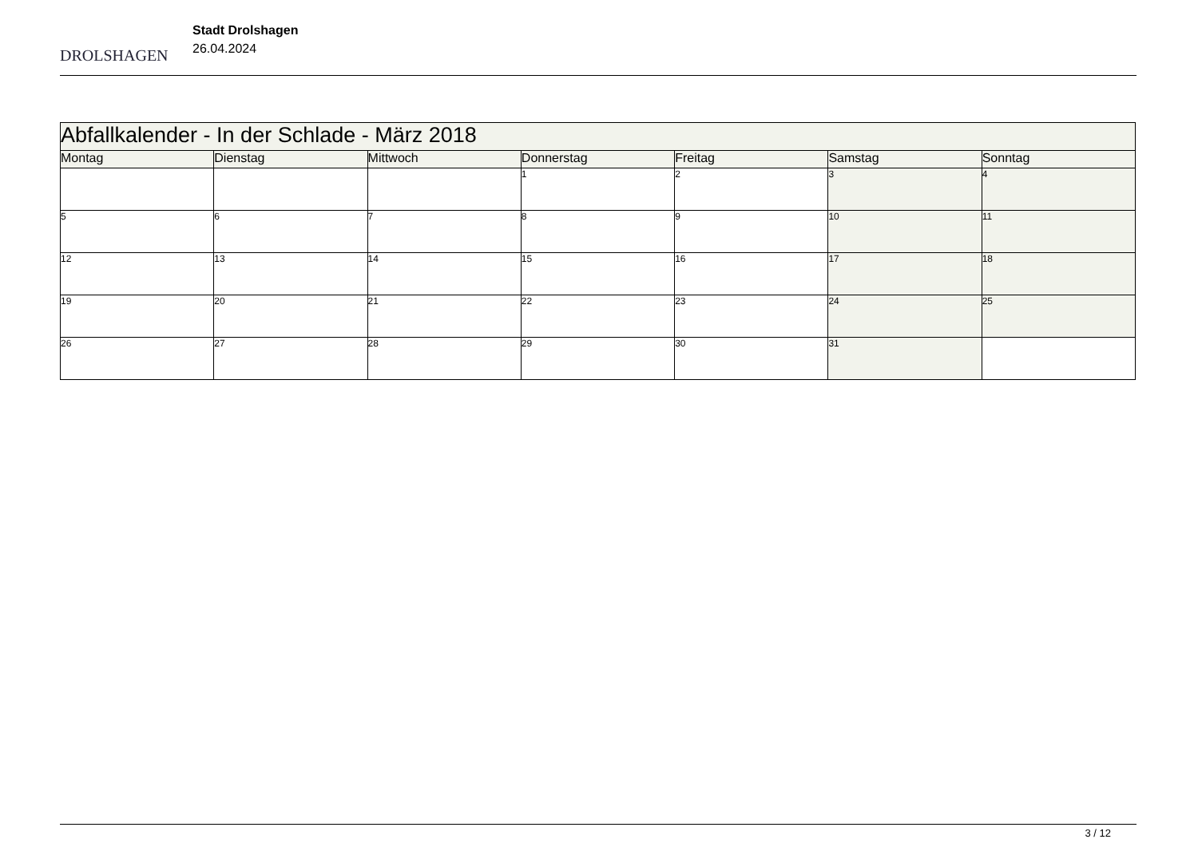DROLSHAGEN
Stadt Drolshagen
26.04.2024
| Abfallkalender - In der Schlade - März 2018 | | | | | | |
| --- | --- | --- | --- | --- | --- | --- |
| Montag | Dienstag | Mittwoch | Donnerstag | Freitag | Samstag | Sonntag |
| | | | 1 | 2 | 3 | 4 |
| 5 | 6 | 7 | 8 | 9 | 10 | 11 |
| 12 | 13 | 14 | 15 | 16 | 17 | 18 |
| 19 | 20 | 21 | 22 | 23 | 24 | 25 |
| 26 | 27 | 28 | 29 | 30 | 31 | |
3 / 12